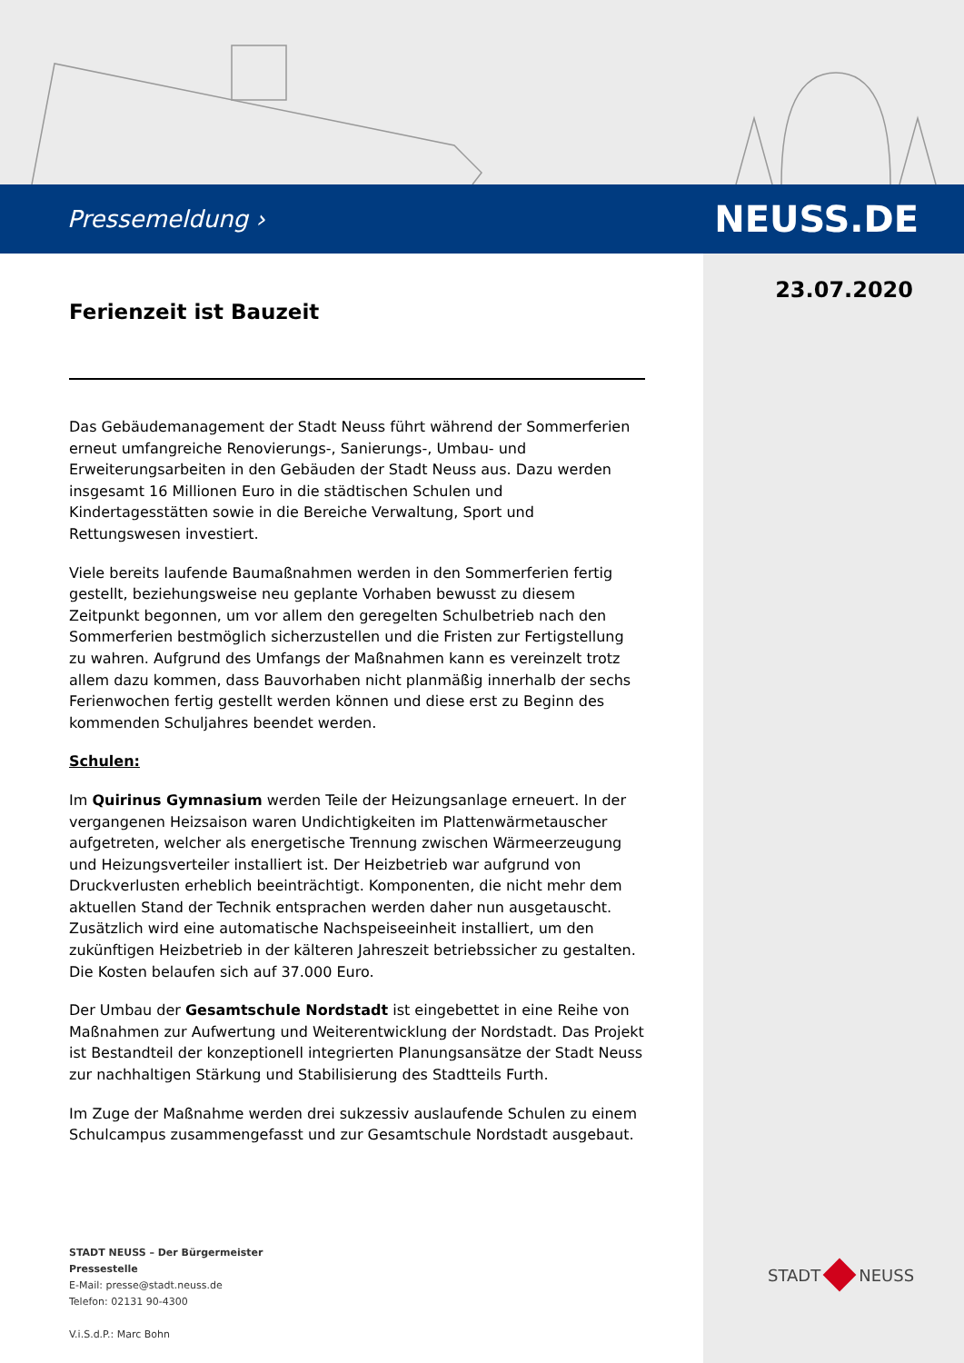Pressemeldung › NEUSS.DE
23.07.2020
Ferienzeit ist Bauzeit
Das Gebäudemanagement der Stadt Neuss führt während der Sommerferien erneut umfangreiche Renovierungs-, Sanierungs-, Umbau- und Erweiterungsarbeiten in den Gebäuden der Stadt Neuss aus. Dazu werden insgesamt 16 Millionen Euro in die städtischen Schulen und Kindertagesstätten sowie in die Bereiche Verwaltung, Sport und Rettungswesen investiert.
Viele bereits laufende Baumaßnahmen werden in den Sommerferien fertig gestellt, beziehungsweise neu geplante Vorhaben bewusst zu diesem Zeitpunkt begonnen, um vor allem den geregelten Schulbetrieb nach den Sommerferien bestmöglich sicherzustellen und die Fristen zur Fertigstellung zu wahren. Aufgrund des Umfangs der Maßnahmen kann es vereinzelt trotz allem dazu kommen, dass Bauvorhaben nicht planmäßig innerhalb der sechs Ferienwochen fertig gestellt werden können und diese erst zu Beginn des kommenden Schuljahres beendet werden.
Schulen:
Im Quirinus Gymnasium werden Teile der Heizungsanlage erneuert. In der vergangenen Heizsaison waren Undichtigkeiten im Plattenwärmetauscher aufgetreten, welcher als energetische Trennung zwischen Wärmeerzeugung und Heizungsverteiler installiert ist. Der Heizbetrieb war aufgrund von Druckverlusten erheblich beeinträchtigt. Komponenten, die nicht mehr dem aktuellen Stand der Technik entsprachen werden daher nun ausgetauscht. Zusätzlich wird eine automatische Nachspeiseeinheit installiert, um den zukünftigen Heizbetrieb in der kälteren Jahreszeit betriebssicher zu gestalten. Die Kosten belaufen sich auf 37.000 Euro.
Der Umbau der Gesamtschule Nordstadt ist eingebettet in eine Reihe von Maßnahmen zur Aufwertung und Weiterentwicklung der Nordstadt. Das Projekt ist Bestandteil der konzeptionell integrierten Planungsansätze der Stadt Neuss zur nachhaltigen Stärkung und Stabilisierung des Stadtteils Furth.
Im Zuge der Maßnahme werden drei sukzessiv auslaufende Schulen zu einem Schulcampus zusammengefasst und zur Gesamtschule Nordstadt ausgebaut.
STADT NEUSS – Der Bürgermeister
Pressestelle
E-Mail: presse@stadt.neuss.de
Telefon: 02131 90-4300
V.i.S.d.P.: Marc Bohn
STADT NEUSS